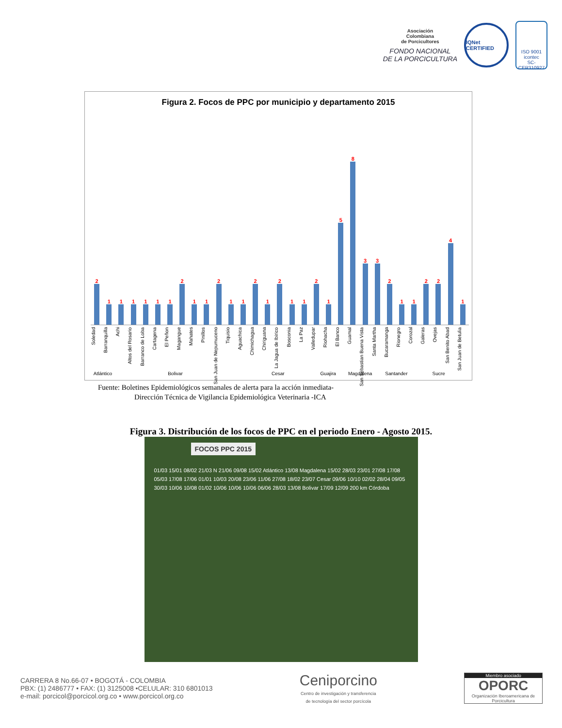Asociación
Colombiana
de Porcicultores
FONDO NACIONAL
DE LA PORCICULTURA
IQNet CERTIFIED
ISO 9001
icontec
SC-CER310927
Figura 2. Focos de PPC por municipio y departamento 2015
2
1
1
1
1
1
1
2
1
1
2
1
1
2
1
2
1
1
2
1
5
8
3
3
2
1
1
2
2
4
1
Soledad
Barranquilla
Achi
Altos del Rosario
Barranco de Loba
Cartagena
El Peñon
Magangue
Mahates
Pinillos
San Juan de Nepumuceno
Tiquisio
Aguachica
Chimichagua
Chiriguana
La Jagua de Ibirico
Bosconia
La Paz
Valledupar
Riohacha
El Banco
Guamal
San Sebastian Buena Vista
Santa Martha
Bucaramanga
Rionegro
Corozal
Galeras
Ovejas
San Benito Abad
San Juan de Betulia
Atlántico Bolivar Cesar Guajira Magdalena Santander Sucre
Fuente: Boletines Epidemiológicos semanales de alerta para la acción inmediata-
Dirección Técnica de Vigilancia Epidemiológica Veterinaria -ICA
Figura 3. Distribución de los focos de PPC en el periodo Enero - Agosto 2015.
FOCOS PPC 2015
01/03 15/01 08/02 21/03 N 21/06 09/08 15/02 Atlántico 13/08 Magdalena 15/02 28/03 23/01 27/08 17/08 05/03 17/08 17/06 01/01 10/03 20/08 23/06 11/06 27/08 18/02 23/07 Cesar 09/06 10/10 02/02 28/04 09/05 30/03 10/06 10/08 01/02 10/06 10/06 10/06 06/06 28/03 13/08 Bolivar 17/09 12/09 200 km Córdoba
CARRERA 8 No.66-07 • BOGOTÁ - COLOMBIA
PBX: (1) 2486777 • FAX: (1) 3125008 •CELULAR: 310 6801013
e-mail: porcicol@porcicol.org.co • www.porcicol.org.co
Ceniporcino
Centro de investigación y transferencia
de tecnología del sector porcícola
Miembro asociado
OPORC
Organización Iberoamericana de Porcicultura